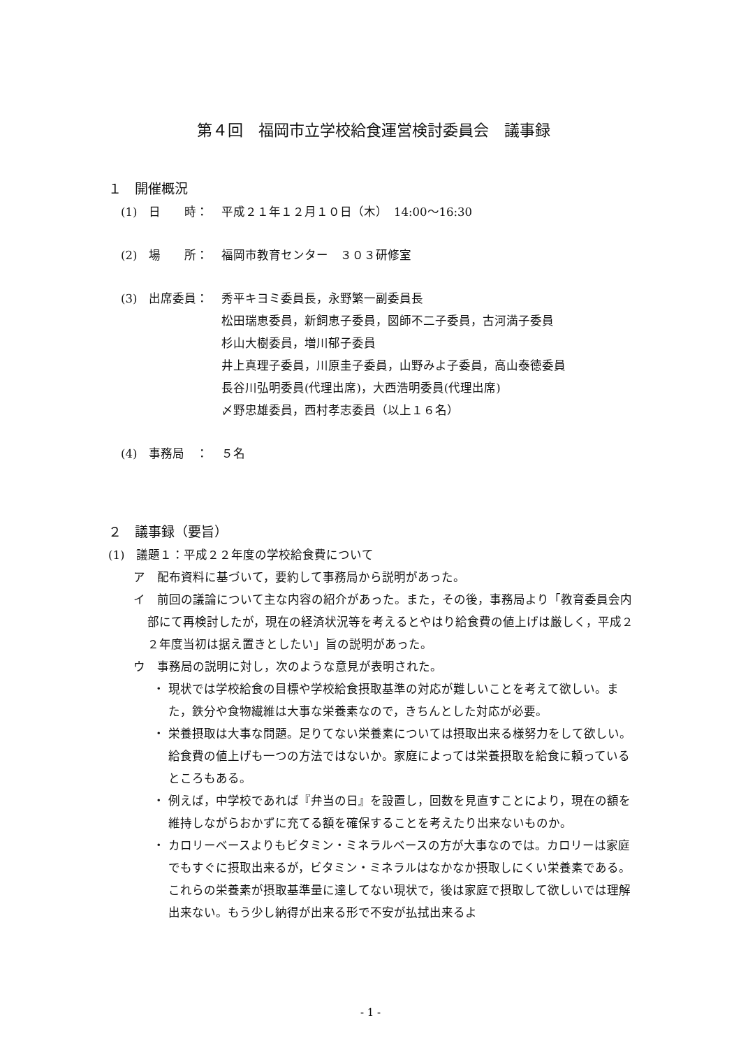第４回　福岡市立学校給食運営検討委員会　議事録
１　開催概況
(1)　日　　時： 平成２１年１２月１０日（木）　14:00～16:30
(2)　場　　所： 福岡市教育センター　３０３研修室
(3)　出席委員： 秀平キヨミ委員長，永野繁一副委員長
松田瑞恵委員，新飼恵子委員，図師不二子委員，古河満子委員
杉山大樹委員，増川郁子委員
井上真理子委員，川原圭子委員，山野みよ子委員，高山泰徳委員
長谷川弘明委員(代理出席)，大西浩明委員(代理出席)
〆野忠雄委員，西村孝志委員（以上１６名）
(4)　事務局　： ５名
２　議事録（要旨）
(1)　議題１：平成２２年度の学校給食費について
ア　配布資料に基づいて，要約して事務局から説明があった。
イ　前回の議論について主な内容の紹介があった。また，その後，事務局より「教育委員会内部にて再検討したが，現在の経済状況等を考えるとやはり給食費の値上げは厳しく，平成２２年度当初は据え置きとしたい」旨の説明があった。
ウ　事務局の説明に対し，次のような意見が表明された。
・ 現状では学校給食の目標や学校給食摂取基準の対応が難しいことを考えて欲しい。また，鉄分や食物繊維は大事な栄養素なので，きちんとした対応が必要。
・ 栄養摂取は大事な問題。足りてない栄養素については摂取出来る様努力をして欲しい。給食費の値上げも一つの方法ではないか。家庭によっては栄養摂取を給食に頼っているところもある。
・ 例えば，中学校であれば『弁当の日』を設置し，回数を見直すことにより，現在の額を維持しながらおかずに充てる額を確保することを考えたり出来ないものか。
・ カロリーベースよりもビタミン・ミネラルベースの方が大事なのでは。カロリーは家庭でもすぐに摂取出来るが，ビタミン・ミネラルはなかなか摂取しにくい栄養素である。これらの栄養素が摂取基準量に達してない現状で，後は家庭で摂取して欲しいでは理解出来ない。もう少し納得が出来る形で不安が払拭出来るよ
- 1 -